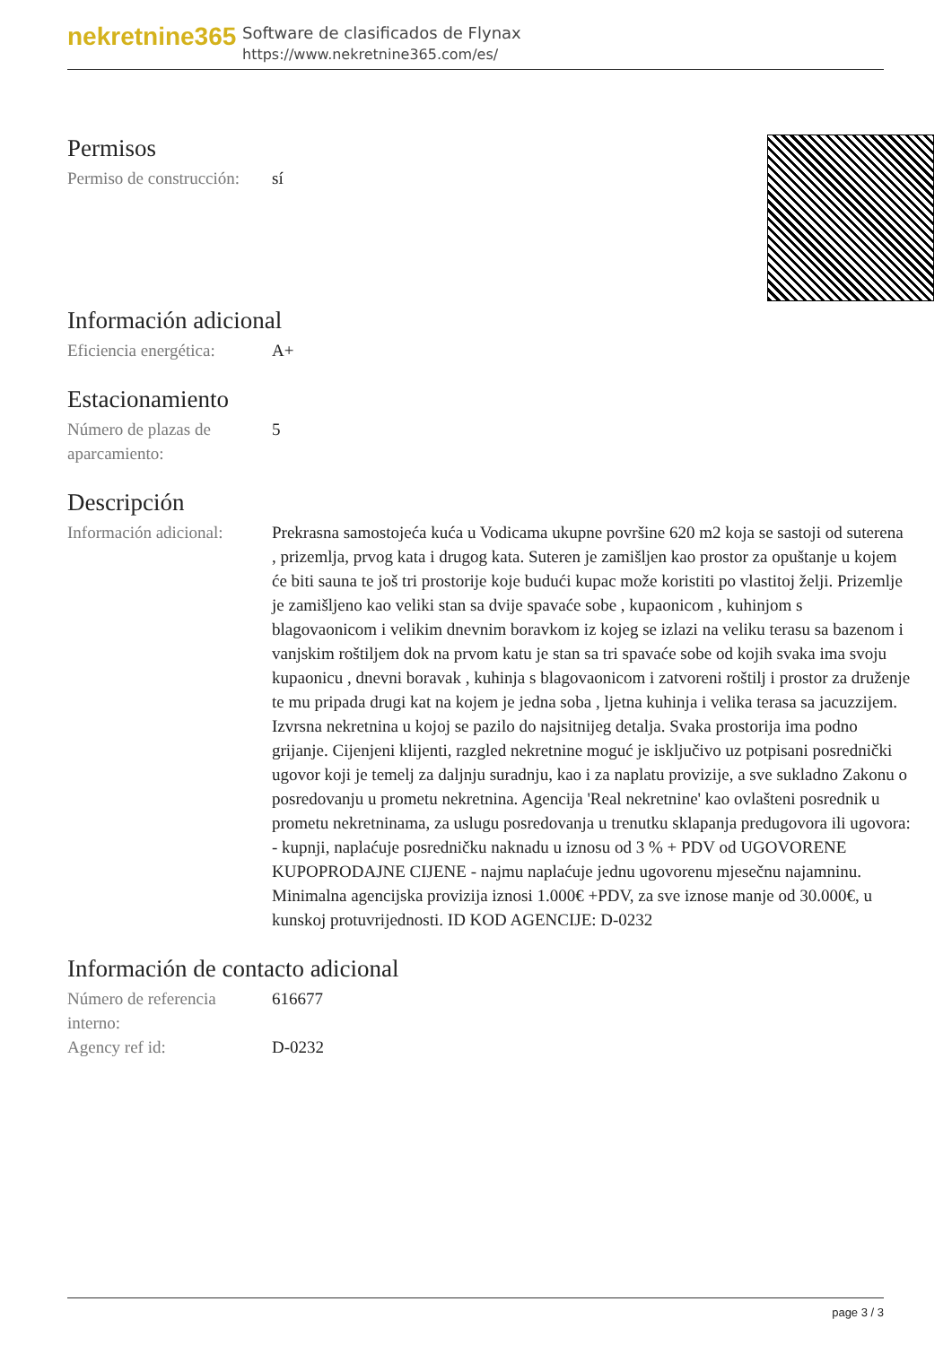nekretnine365
Software de clasificados de Flynax
https://www.nekretnine365.com/es/
Permisos
| Permiso de construcción: | sí |
Información adicional
| Eficiencia energética: | A+ |
Estacionamiento
| Número de plazas de aparcamiento: | 5 |
Descripción
| Información adicional: | Prekrasna samostojeća kuća u Vodicama ukupne površine 620 m2 koja se sastoji od suterena , prizemlja, prvog kata i drugog kata. Suteren je zamišljen kao prostor za opuštanje u kojem će biti sauna te još tri prostorije koje budući kupac može koristiti po vlastitoj želji. Prizemlje je zamišljeno kao veliki stan sa dvije spavaće sobe , kupaonicom , kuhinjom s blagovaonicom i velikim dnevnim boravkom iz kojeg se izlazi na veliku terasu sa bazenom i vanjskim roštiljem dok na prvom katu je stan sa tri spavaće sobe od kojih svaka ima svoju kupaonicu , dnevni boravak , kuhinja s blagovaonicom i zatvoreni roštilj i prostor za druženje te mu pripada drugi kat na kojem je jedna soba , ljetna kuhinja i velika terasa sa jacuzzijem. Izvrsna nekretnina u kojoj se pazilo do najsitnijeg detalja. Svaka prostorija ima podno grijanje. Cijenjeni klijenti, razgled nekretnine moguć je isključivo uz potpisani posrednički ugovor koji je temelj za daljnju suradnju, kao i za naplatu provizije, a sve sukladno Zakonu o posredovanju u prometu nekretnina. Agencija 'Real nekretnine' kao ovlašteni posrednik u prometu nekretninama, za uslugu posredovanja u trenutku sklapanja predugovora ili ugovora: - kupnji, naplaćuje posredničku naknadu u iznosu od 3 % + PDV od UGOVORENE KUPOPRODAJNE CIJENE - najmu naplaćuje jednu ugovorenu mjesečnu najamninu. Minimalna agencijska provizija iznosi 1.000€ +PDV, za sve iznose manje od 30.000€, u kunskoj protuvrijednosti. ID KOD AGENCIJE: D-0232 |
Información de contacto adicional
| Número de referencia interno: | 616677 |
| Agency ref id: | D-0232 |
page 3 / 3